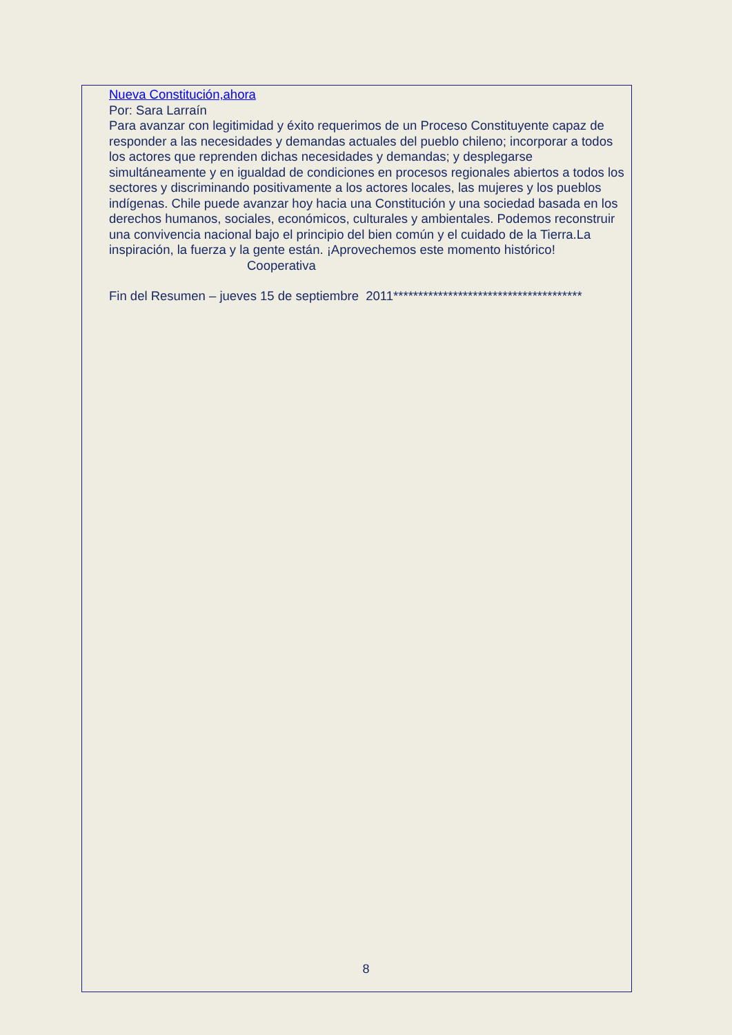Nueva Constitución,ahora
Por: Sara Larraín
Para avanzar con legitimidad y éxito requerimos de un Proceso Constituyente capaz de responder a las necesidades y demandas actuales del pueblo chileno; incorporar a todos los actores que reprenden dichas necesidades y demandas; y desplegarse simultáneamente y en igualdad de condiciones en procesos regionales abiertos a todos los sectores y discriminando positivamente a los actores locales, las mujeres y los pueblos indígenas. Chile puede avanzar hoy hacia una Constitución y una sociedad basada en los derechos humanos, sociales, económicos, culturales y ambientales. Podemos reconstruir una convivencia nacional bajo el principio del bien común y el cuidado de la Tierra.La inspiración, la fuerza y la gente están. ¡Aprovechemos este momento histórico! Cooperativa
Fin del Resumen – jueves 15 de septiembre 2011**************************************
8